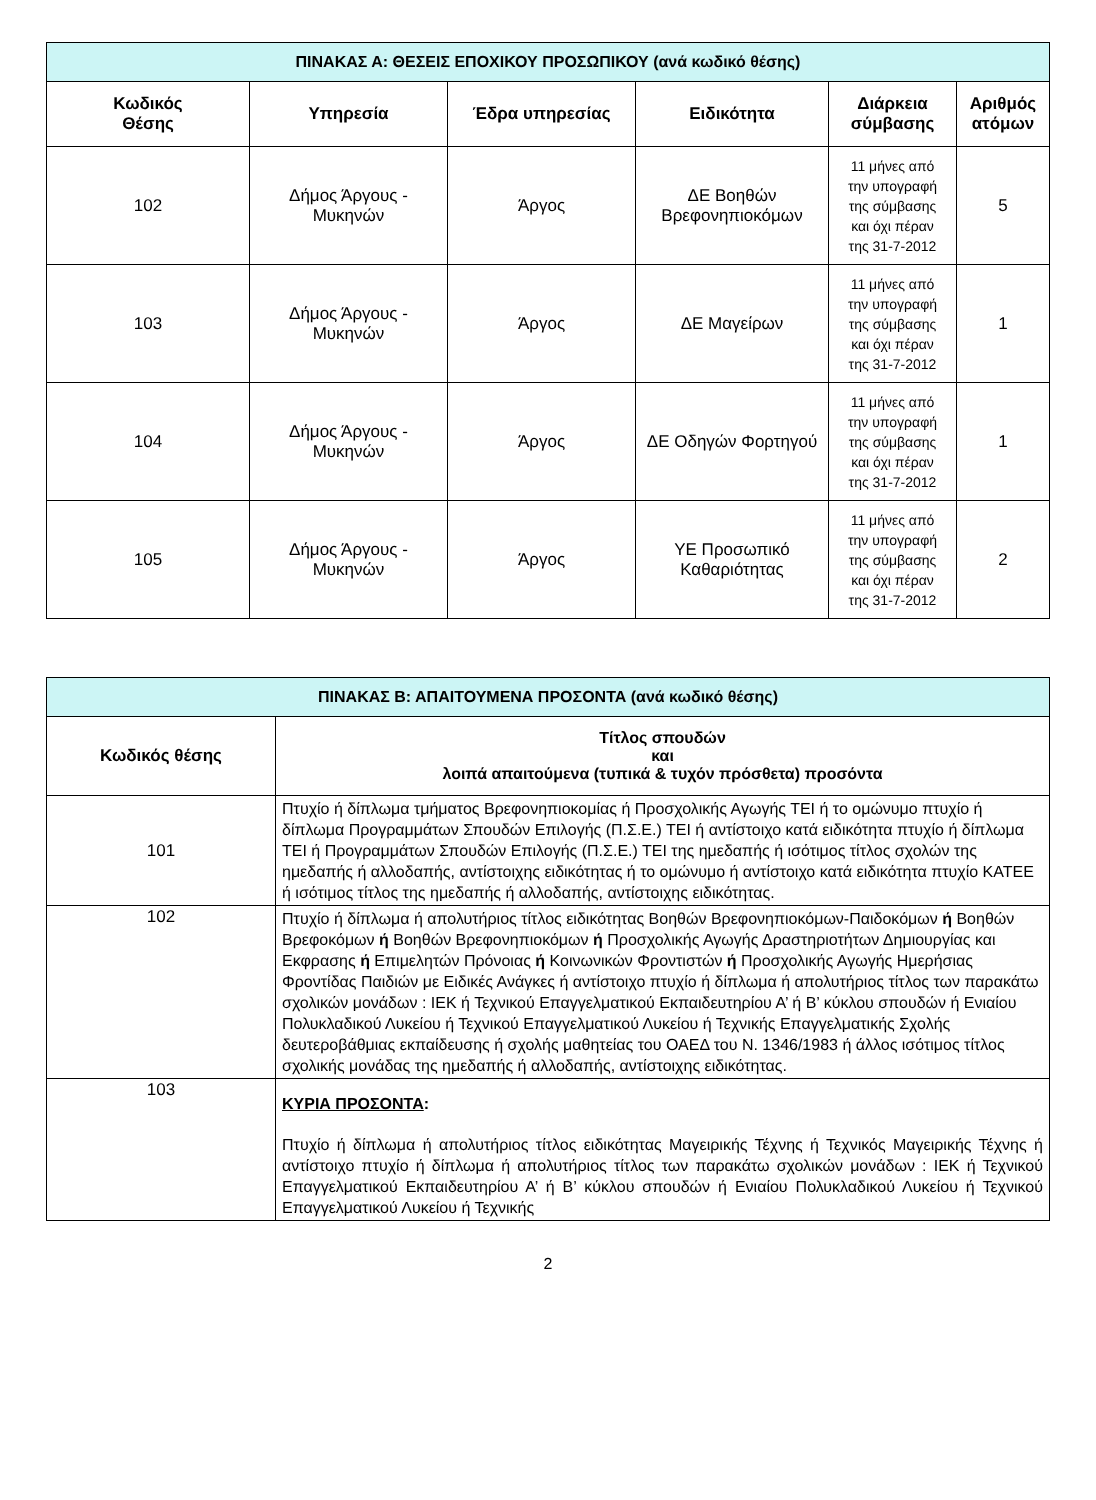| ΠΙΝΑΚΑΣ Α: ΘΕΣΕΙΣ ΕΠΟΧΙΚΟΥ ΠΡΟΣΩΠΙΚΟΥ (ανά κωδικό θέσης) | | | | | |
| Κωδικός Θέσης | Υπηρεσία | Έδρα υπηρεσίας | Ειδικότητα | Διάρκεια σύμβασης | Αριθμός ατόμων |
| 102 | Δήμος Άργους - Μυκηνών | Άργος | ΔΕ Βοηθών Βρεφονηπιοκόμων | 11 μήνες από την υπογραφή της σύμβασης και όχι πέραν της 31-7-2012 | 5 |
| 103 | Δήμος Άργους - Μυκηνών | Άργος | ΔΕ Μαγείρων | 11 μήνες από την υπογραφή της σύμβασης και όχι πέραν της 31-7-2012 | 1 |
| 104 | Δήμος Άργους - Μυκηνών | Άργος | ΔΕ Οδηγών Φορτηγού | 11 μήνες από την υπογραφή της σύμβασης και όχι πέραν της 31-7-2012 | 1 |
| 105 | Δήμος Άργους - Μυκηνών | Άργος | ΥΕ Προσωπικό Καθαριότητας | 11 μήνες από την υπογραφή της σύμβασης και όχι πέραν της 31-7-2012 | 2 |
| ΠΙΝΑΚΑΣ Β: ΑΠΑΙΤΟΥΜΕΝΑ ΠΡΟΣΟΝΤΑ (ανά κωδικό θέσης) | |
| Κωδικός θέσης | Τίτλος σπουδών και λοιπά απαιτούμενα (τυπικά & τυχόν πρόσθετα) προσόντα |
| 101 | Πτυχίο ή δίπλωμα τμήματος Βρεφονηπιοκομίας ή Προσχολικής Αγωγής ΤΕΙ ή το ομώνυμο πτυχίο ή δίπλωμα Προγραμμάτων Σπουδών Επιλογής (Π.Σ.Ε.) ΤΕΙ ή αντίστοιχο κατά ειδικότητα πτυχίο ή δίπλωμα ΤΕΙ ή Προγραμμάτων Σπουδών Επιλογής (Π.Σ.Ε.) ΤΕΙ της ημεδαπής ή ισότιμος τίτλος σχολών της ημεδαπής ή αλλοδαπής, αντίστοιχης ειδικότητας ή το ομώνυμο ή αντίστοιχο κατά ειδικότητα πτυχίο ΚΑΤΕΕ ή ισότιμος τίτλος της ημεδαπής ή αλλοδαπής, αντίστοιχης ειδικότητας. |
| 102 | Πτυχίο ή δίπλωμα ή απολυτήριος τίτλος ειδικότητας Βοηθών Βρεφονηπιοκόμων-Παιδοκόμων ή Βοηθών Βρεφοκόμων ή Βοηθών Βρεφονηπιοκόμων ή Προσχολικής Αγωγής Δραστηριοτήτων Δημιουργίας και Εκφρασης ή Επιμελητών Πρόνοιας ή Κοινωνικών Φροντιστών ή Προσχολικής Αγωγής Ημερήσιας Φροντίδας Παιδιών με Ειδικές Ανάγκες ή αντίστοιχο πτυχίο ή δίπλωμα ή απολυτήριος τίτλος των παρακάτω σχολικών μονάδων : ΙΕΚ ή Τεχνικού Επαγγελματικού Εκπαιδευτηρίου Α’ ή Β’ κύκλου σπουδών ή Ενιαίου Πολυκλαδικού Λυκείου ή Τεχνικού Επαγγελματικού Λυκείου ή Τεχνικής Επαγγελματικής Σχολής δευτεροβάθμιας εκπαίδευσης ή σχολής μαθητείας του ΟΑΕΔ του Ν. 1346/1983 ή άλλος ισότιμος τίτλος σχολικής μονάδας της ημεδαπής ή αλλοδαπής, αντίστοιχης ειδικότητας. |
| 103 | ΚΥΡΙΑ ΠΡΟΣΟΝΤΑ : Πτυχίο ή δίπλωμα ή απολυτήριος τίτλος ειδικότητας Μαγειρικής Τέχνης ή Τεχνικός Μαγειρικής Τέχνης ή αντίστοιχο πτυχίο ή δίπλωμα ή απολυτήριος τίτλος των παρακάτω σχολικών μονάδων : ΙΕΚ ή Τεχνικού Επαγγελματικού Εκπαιδευτηρίου Α’ ή Β’ κύκλου σπουδών ή Ενιαίου Πολυκλαδικού Λυκείου ή Τεχνικού Επαγγελματικού Λυκείου ή Τεχνικής |
2